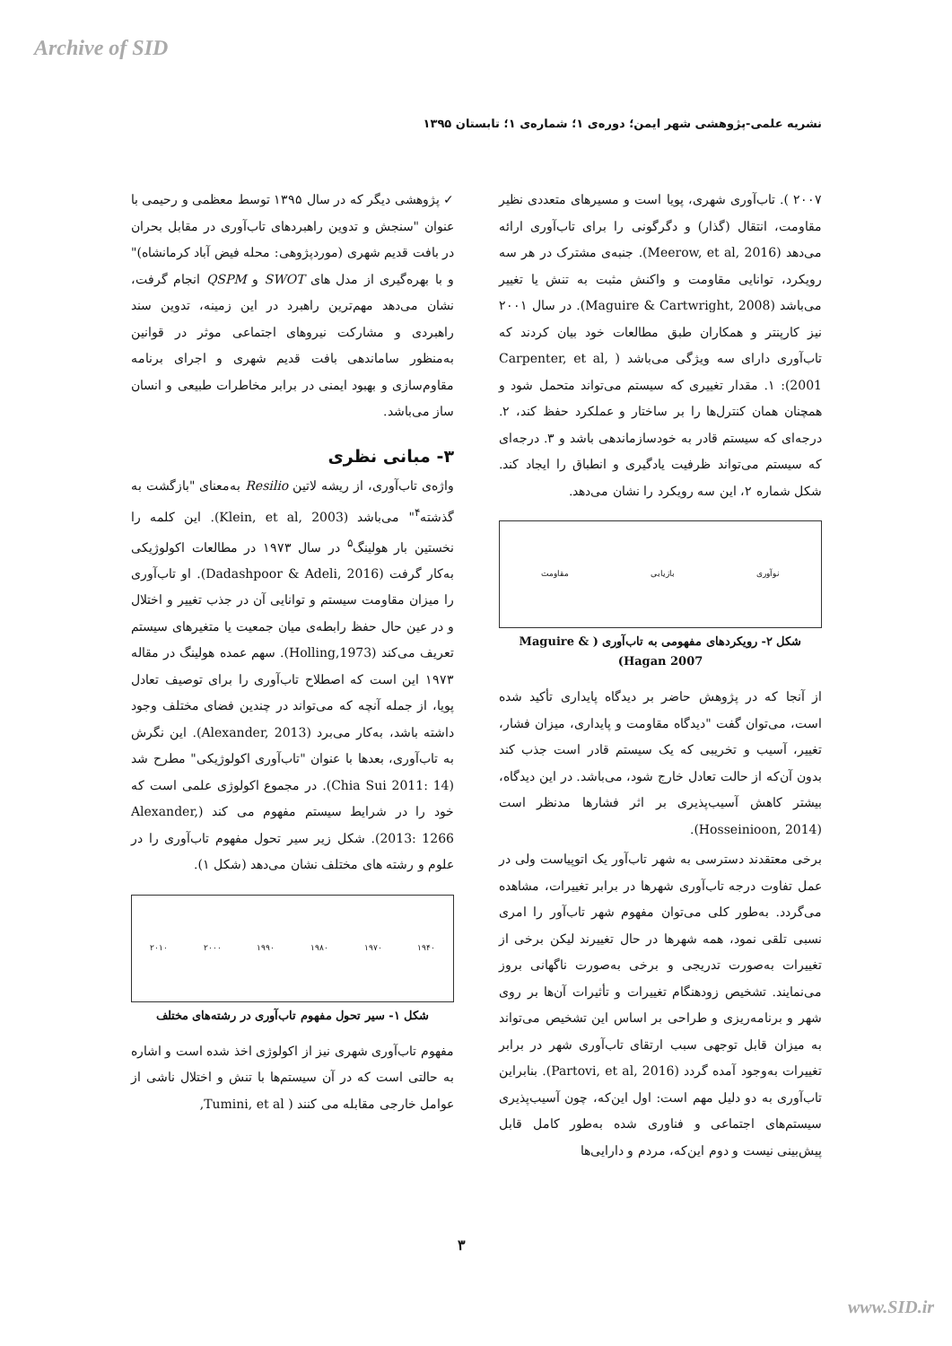Archive of SID
نشریه علمی-پژوهشی شهر ایمن؛ دوره‌ی ۱؛ شماره‌ی ۱؛ تابستان ۱۳۹۵
✓ پژوهشی دیگر که در سال ۱۳۹۵ توسط معظمی و رحیمی با عنوان "سنجش و تدوین راهبردهای تاب‌آوری در مقابل بحران در بافت قدیم شهری (موردپژوهی: محله فیض آباد کرمانشاه)" و با بهره‌گیری از مدل های SWOT و QSPM انجام گرفت، نشان می‌دهد مهم‌ترین راهبرد در این زمینه، تدوین سند راهبردی و مشارکت نیروهای اجتماعی موثر در قوانین به‌منظور ساماندهی بافت قدیم شهری و اجرای برنامه مقاوم‌سازی و بهبود ایمنی در برابر مخاطرات طبیعی و انسان ساز می‌باشد.
۳- مبانی نظری
واژه‌ی تاب‌آوری، از ریشه لاتین Resilio به‌معنای "بازگشت به گذشته<sup>۴</sup>" می‌باشد (Klein, et al, 2003). این کلمه را نخستین بار هولینگ<sup>۵</sup> در سال ۱۹۷۳ در مطالعات اکولوژیکی به‌کار گرفت (Dadashpoor & Adeli, 2016). او تاب‌آوری را میزان مقاومت سیستم و توانایی آن در جذب تغییر و اختلال و در عین حال حفظ رابطه‌ی میان جمعیت یا متغیرهای سیستم تعریف می‌کند (Holling,1973). سهم عمده هولینگ در مقاله ۱۹۷۳ این است که اصطلاح تاب‌آوری را برای توصیف تعادل پویا، از جمله آنچه که می‌تواند در چندین فضای مختلف وجود داشته باشد، به‌کار می‌برد (Alexander, 2013). این نگرش به تاب‌آوری، بعدها با عنوان "تاب‌آوری اکولوژیکی" مطرح شد (Chia Sui 2011: 14). در مجموع اکولوژی علمی است که خود را در شرایط سیستم مفهوم می کند (Alexander, 2013: 1266). شکل زیر سیر تحول مفهوم تاب‌آوری را در علوم و رشته های مختلف نشان می‌دهد (شکل ۱).
۱۹۴۰ ۱۹۷۰ ۱۹۸۰ ۱۹۹۰ ۲۰۰۰ ۲۰۱۰
شکل ۱- سیر تحول مفهوم تاب‌آوری در رشته‌های مختلف
مفهوم تاب‌آوری شهری نیز از اکولوژی اخذ شده است و اشاره به حالتی است که در آن سیستم‌ها با تنش و اختلال ناشی از عوامل خارجی مقابله می کنند ( Tumini, et al,
۲۰۰۷ ). تاب‌آوری شهری، پویا است و مسیرهای متعددی نظیر مقاومت، انتقال (گذار) و دگرگونی را برای تاب‌آوری ارائه می‌دهد (Meerow, et al, 2016). جنبه‌ی مشترک در هر سه رویکرد، توانایی مقاومت و واکنش مثبت به تنش یا تغییر می‌باشد (Maguire & Cartwright, 2008). در سال ۲۰۰۱ نیز کارپنتر و همکاران طبق مطالعات خود بیان کردند که تاب‌آوری دارای سه ویژگی می‌باشد ( Carpenter, et al, 2001): ۱. مقدار تغییری که سیستم می‌تواند متحمل شود و همچنان همان کنترل‌ها را بر ساختار و عملکرد حفظ کند، ۲. درجه‌ای که سیستم قادر به خودسازماندهی باشد و ۳. درجه‌ای که سیستم می‌تواند ظرفیت یادگیری و انطباق را ایجاد کند. شکل شماره ۲، این سه رویکرد را نشان می‌دهد.
نوآوری بازیابی مقاومت
شکل ۲- رویکردهای مفهومی به تاب‌آوری ( Maguire & Hagan 2007)
از آنجا که در پژوهش حاضر بر دیدگاه پایداری تأکید شده است، می‌توان گفت "دیدگاه مقاومت و پایداری، میزان فشار، تغییر، آسیب و تخریبی که یک سیستم قادر است جذب کند بدون آن‌که از حالت تعادل خارج شود، می‌باشد. در این دیدگاه، بیشتر کاهش آسیب‌پذیری بر اثر فشارها مدنظر است (Hosseinioon, 2014).
برخی معتقدند دسترسی به شهر تاب‌آور یک اتوپیاست ولی در عمل تفاوت درجه تاب‌آوری شهرها در برابر تغییرات، مشاهده می‌گردد. به‌طور کلی می‌توان مفهوم شهر تاب‌آور را امری نسبی تلقی نمود، همه شهرها در حال تغییرند لیکن برخی از تغییرات به‌صورت تدریجی و برخی به‌صورت ناگهانی بروز می‌نمایند. تشخیص زودهنگام تغییرات و تأثیرات آن‌ها بر روی شهر و برنامه‌ریزی و طراحی بر اساس این تشخیص می‌تواند به میزان قابل توجهی سبب ارتقای تاب‌آوری شهر در برابر تغییرات به‌وجود آمده گردد (Partovi, et al, 2016). بنابراین تاب‌آوری به دو دلیل مهم است: اول این‌که، چون آسیب‌پذیری سیستم‌های اجتماعی و فناوری شده به‌طور کامل قابل پیش‌بینی نیست و دوم این‌که، مردم و دارایی‌ها
۳
www.SID.ir